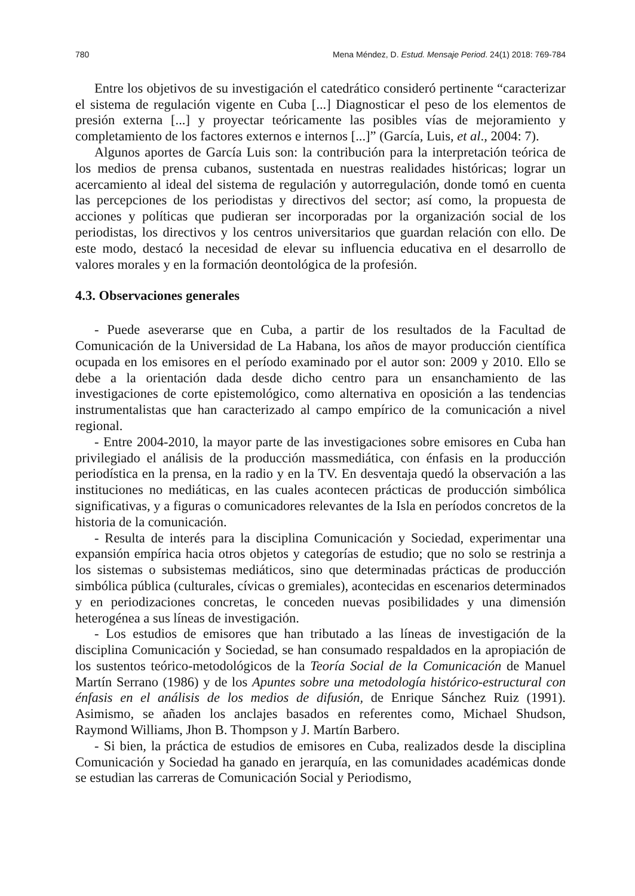780 Mena Méndez, D. Estud. Mensaje Period. 24(1) 2018: 769-784
Entre los objetivos de su investigación el catedrático consideró pertinente “caracterizar el sistema de regulación vigente en Cuba [...] Diagnosticar el peso de los elementos de presión externa [...] y proyectar teóricamente las posibles vías de mejoramiento y completamiento de los factores externos e internos [...]” (García, Luis, et al., 2004: 7).
Algunos aportes de García Luis son: la contribución para la interpretación teórica de los medios de prensa cubanos, sustentada en nuestras realidades históricas; lograr un acercamiento al ideal del sistema de regulación y autorregulación, donde tomó en cuenta las percepciones de los periodistas y directivos del sector; así como, la propuesta de acciones y políticas que pudieran ser incorporadas por la organización social de los periodistas, los directivos y los centros universitarios que guardan relación con ello. De este modo, destacó la necesidad de elevar su influencia educativa en el desarrollo de valores morales y en la formación deontológica de la profesión.
4.3. Observaciones generales
- Puede aseverarse que en Cuba, a partir de los resultados de la Facultad de Comunicación de la Universidad de La Habana, los años de mayor producción científica ocupada en los emisores en el período examinado por el autor son: 2009 y 2010. Ello se debe a la orientación dada desde dicho centro para un ensanchamiento de las investigaciones de corte epistemológico, como alternativa en oposición a las tendencias instrumentalistas que han caracterizado al campo empírico de la comunicación a nivel regional.
- Entre 2004-2010, la mayor parte de las investigaciones sobre emisores en Cuba han privilegiado el análisis de la producción massmediática, con énfasis en la producción periodística en la prensa, en la radio y en la TV. En desventaja quedó la observación a las instituciones no mediáticas, en las cuales acontecen prácticas de producción simbólica significativas, y a figuras o comunicadores relevantes de la Isla en períodos concretos de la historia de la comunicación.
- Resulta de interés para la disciplina Comunicación y Sociedad, experimentar una expansión empírica hacia otros objetos y categorías de estudio; que no solo se restrinja a los sistemas o subsistemas mediáticos, sino que determinadas prácticas de producción simbólica pública (culturales, cívicas o gremiales), acontecidas en escenarios determinados y en periodizaciones concretas, le conceden nuevas posibilidades y una dimensión heterogénea a sus líneas de investigación.
- Los estudios de emisores que han tributado a las líneas de investigación de la disciplina Comunicación y Sociedad, se han consumado respaldados en la apropiación de los sustentos teórico-metodológicos de la Teoría Social de la Comunicación de Manuel Martín Serrano (1986) y de los Apuntes sobre una metodología histórico-estructural con énfasis en el análisis de los medios de difusión, de Enrique Sánchez Ruiz (1991). Asimismo, se añaden los anclajes basados en referentes como, Michael Shudson, Raymond Williams, Jhon B. Thompson y J. Martín Barbero.
- Si bien, la práctica de estudios de emisores en Cuba, realizados desde la disciplina Comunicación y Sociedad ha ganado en jerarquía, en las comunidades académicas donde se estudian las carreras de Comunicación Social y Periodismo,